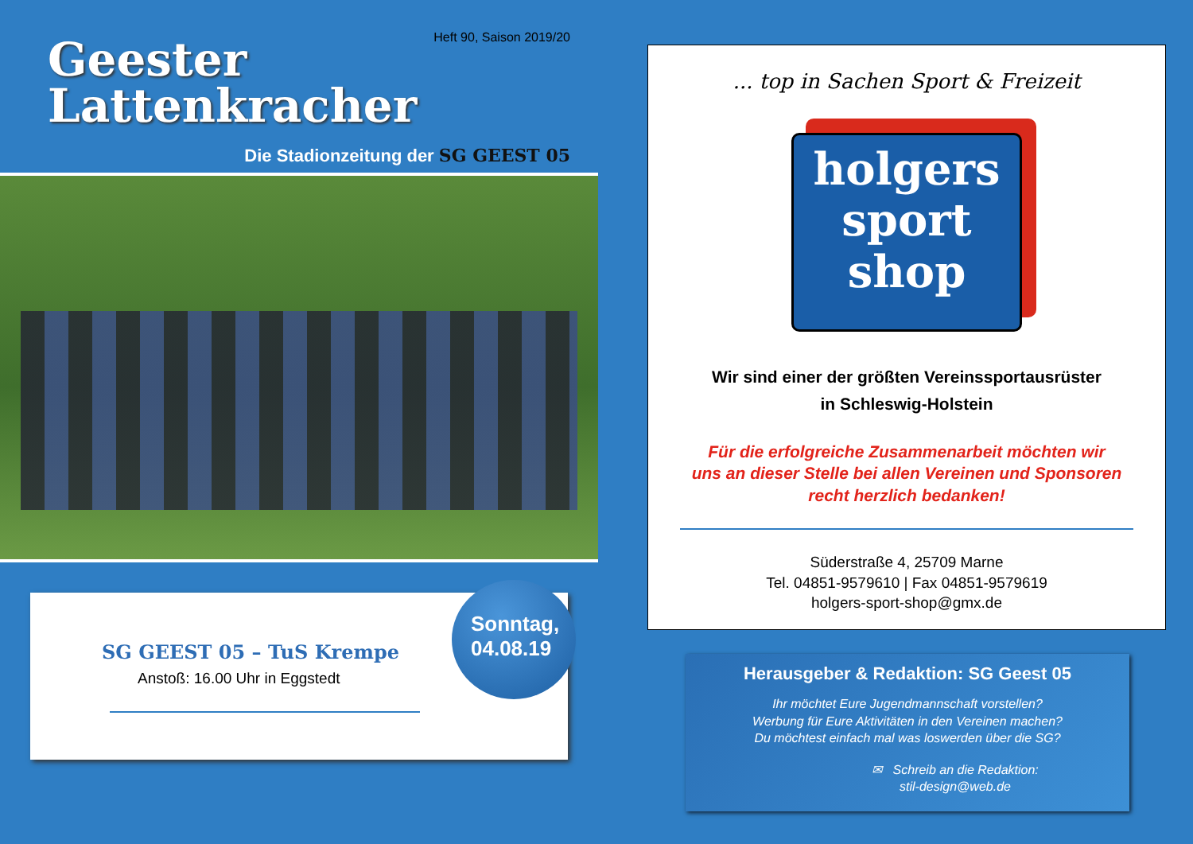Heft 90, Saison 2019/20
Geester
Lattenkracher
Die Stadionzeitung der SG GEEST 05
SG GEEST 05 – TuS Krempe
Anstoß: 16.00 Uhr in Eggstedt
Sonntag,
04.08.19
... top in Sachen Sport & Freizeit
holgers
sport
shop
Wir sind einer der größten Vereinssportausrüster
in Schleswig-Holstein
Für die erfolgreiche Zusammenarbeit möchten wir
uns an dieser Stelle bei allen Vereinen und Sponsoren
recht herzlich bedanken!
Süderstraße 4, 25709 Marne
Tel. 04851-9579610 | Fax 04851-9579619
holgers-sport-shop@gmx.de
Herausgeber & Redaktion: SG Geest 05
Ihr möchtet Eure Jugendmannschaft vorstellen?
Werbung für Eure Aktivitäten in den Vereinen machen?
Du möchtest einfach mal was loswerden über die SG?
✉ Schreib an die Redaktion:
stil-design@web.de